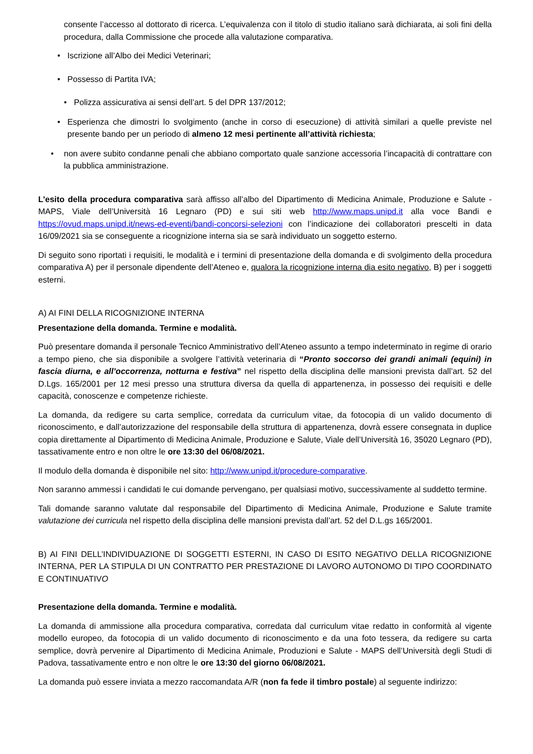consente l’accesso al dottorato di ricerca. L’equivalenza con il titolo di studio italiano sarà dichiarata, ai soli fini della procedura, dalla Commissione che procede alla valutazione comparativa.
• Iscrizione all’Albo dei Medici Veterinari;
• Possesso di Partita IVA;
• Polizza assicurativa ai sensi dell’art. 5 del DPR 137/2012;
• Esperienza che dimostri lo svolgimento (anche in corso di esecuzione) di attività similari a quelle previste nel presente bando per un periodo di almeno 12 mesi pertinente all’attività richiesta;
• non avere subito condanne penali che abbiano comportato quale sanzione accessoria l’incapacità di contrattare con la pubblica amministrazione.
L’esito della procedura comparativa sarà affisso all’albo del Dipartimento di Medicina Animale, Produzione e Salute - MAPS, Viale dell’Università 16 Legnaro (PD) e sui siti web http://www.maps.unipd.it alla voce Bandi e https://ovud.maps.unipd.it/news-ed-eventi/bandi-concorsi-selezioni con l’indicazione dei collaboratori prescelti in data 16/09/2021 sia se conseguente a ricognizione interna sia se sarà individuato un soggetto esterno.
Di seguito sono riportati i requisiti, le modalità e i termini di presentazione della domanda e di svolgimento della procedura comparativa A) per il personale dipendente dell’Ateneo e, qualora la ricognizione interna dia esito negativo, B) per i soggetti esterni.
A) AI FINI DELLA RICOGNIZIONE INTERNA
Presentazione della domanda. Termine e modalità.
Può presentare domanda il personale Tecnico Amministrativo dell’Ateneo assunto a tempo indeterminato in regime di orario a tempo pieno, che sia disponibile a svolgere l’attività veterinaria di “Pronto soccorso dei grandi animali (equini) in fascia diurna, e all’occorrenza, notturna e festiva” nel rispetto della disciplina delle mansioni prevista dall’art. 52 del D.Lgs. 165/2001 per 12 mesi presso una struttura diversa da quella di appartenenza, in possesso dei requisiti e delle capacità, conoscenze e competenze richieste.
La domanda, da redigere su carta semplice, corredata da curriculum vitae, da fotocopia di un valido documento di riconoscimento, e dall’autorizzazione del responsabile della struttura di appartenenza, dovrà essere consegnata in duplice copia direttamente al Dipartimento di Medicina Animale, Produzione e Salute, Viale dell’Università 16, 35020 Legnaro (PD), tassativamente entro e non oltre le ore 13:30 del 06/08/2021.
Il modulo della domanda è disponibile nel sito: http://www.unipd.it/procedure-comparative.
Non saranno ammessi i candidati le cui domande pervengano, per qualsiasi motivo, successivamente al suddetto termine.
Tali domande saranno valutate dal responsabile del Dipartimento di Medicina Animale, Produzione e Salute tramite valutazione dei curricula nel rispetto della disciplina delle mansioni prevista dall’art. 52 del D.L.gs 165/2001.
B) AI FINI DELL’INDIVIDUAZIONE DI SOGGETTI ESTERNI, IN CASO DI ESITO NEGATIVO DELLA RICOGNIZIONE INTERNA, PER LA STIPULA DI UN CONTRATTO PER PRESTAZIONE DI LAVORO AUTONOMO DI TIPO COORDINATO E CONTINUATIVO
Presentazione della domanda. Termine e modalità.
La domanda di ammissione alla procedura comparativa, corredata dal curriculum vitae redatto in conformità al vigente modello europeo, da fotocopia di un valido documento di riconoscimento e da una foto tessera, da redigere su carta semplice, dovrà pervenire al Dipartimento di Medicina Animale, Produzioni e Salute - MAPS dell’Università degli Studi di Padova, tassativamente entro e non oltre le ore 13:30 del giorno 06/08/2021.
La domanda può essere inviata a mezzo raccomandata A/R (non fa fede il timbro postale) al seguente indirizzo: